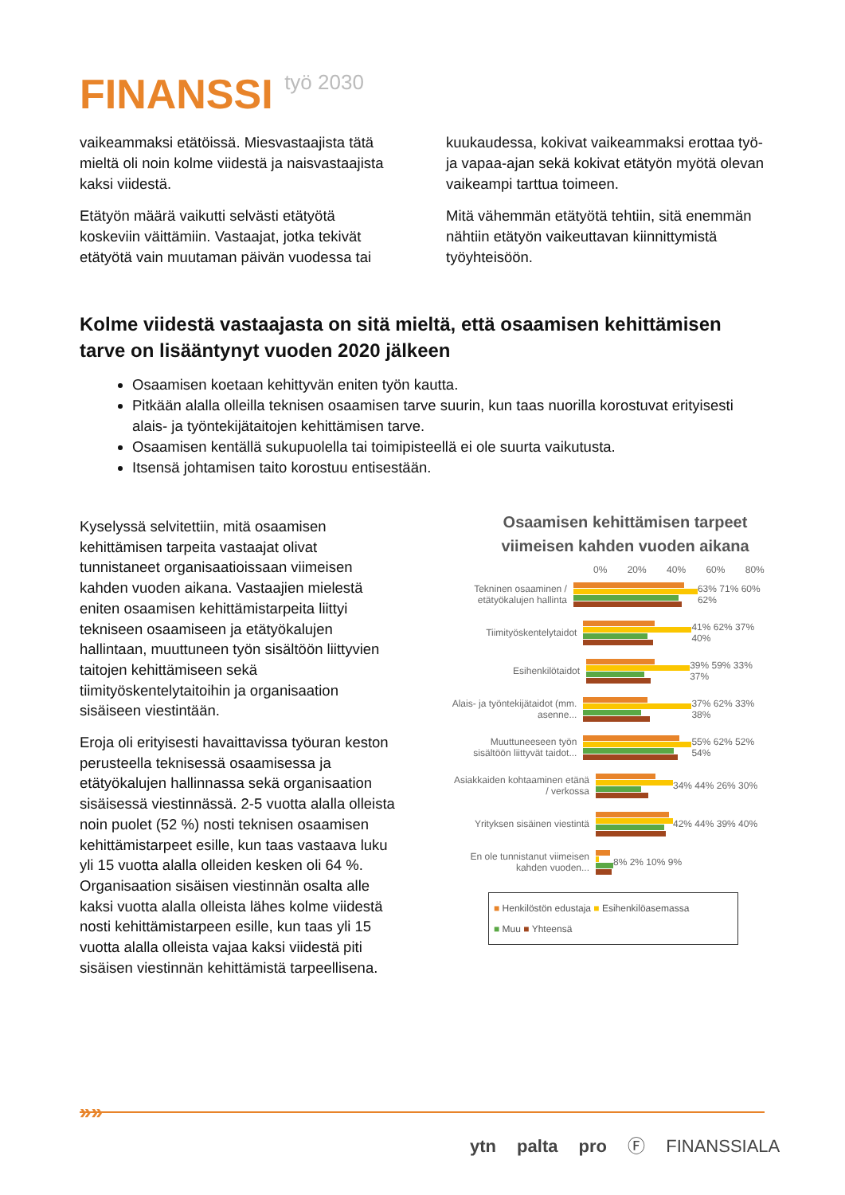FINANSSI työ 2030
vaikeammaksi etätöissä. Miesvastaajista tätä mieltä oli noin kolme viidestä ja naisvastaajista kaksi viidestä.
Etätyön määrä vaikutti selvästi etätyötä koskeviin väittämiin. Vastaajat, jotka tekivät etätyötä vain muutaman päivän vuodessa tai
kuukaudessa, kokivat vaikeammaksi erottaa työ- ja vapaa-ajan sekä kokivat etätyön myötä olevan vaikeampi tarttua toimeen.
Mitä vähemmän etätyötä tehtiin, sitä enemmän nähtiin etätyön vaikeuttavan kiinnittymistä työyhteisöön.
Kolme viidestä vastaajasta on sitä mieltä, että osaamisen kehittämisen tarve on lisääntynyt vuoden 2020 jälkeen
Osaamisen koetaan kehittyvän eniten työn kautta.
Pitkään alalla olleilla teknisen osaamisen tarve suurin, kun taas nuorilla korostuvat erityisesti alais- ja työntekijätaitojen kehittämisen tarve.
Osaamisen kentällä sukupuolella tai toimipisteellä ei ole suurta vaikutusta.
Itsensä johtamisen taito korostuu entisestään.
Kyselyssä selvitettiin, mitä osaamisen kehittämisen tarpeita vastaajat olivat tunnistaneet organisaatioissaan viimeisen kahden vuoden aikana. Vastaajien mielestä eniten osaamisen kehittämistarpeita liittyi tekniseen osaamiseen ja etätyökalujen hallintaan, muuttuneen työn sisältöön liittyvien taitojen kehittämiseen sekä tiimityöskentelytaitoihin ja organisaation sisäiseen viestintään.
Eroja oli erityisesti havaittavissa työuran keston perusteella teknisessä osaamisessa ja etätyökalujen hallinnassa sekä organisaation sisäisessä viestinnässä. 2-5 vuotta alalla olleista noin puolet (52 %) nosti teknisen osaamisen kehittämistarpeet esille, kun taas vastaava luku yli 15 vuotta alalla olleiden kesken oli 64 %. Organisaation sisäisen viestinnän osalta alle kaksi vuotta alalla olleista lähes kolme viidestä nosti kehittämistarpeen esille, kun taas yli 15 vuotta alalla olleista vajaa kaksi viidestä piti sisäisen viestinnän kehittämistä tarpeellisena.
Osaamisen kehittämisen tarpeet viimeisen kahden vuoden aikana
0% 20% 40% 60% 80%
Tekninen osaaminen / etätyökalujen hallinta
63% 71% 60% 62%
Tiimityöskentelytaidot 41% 62% 37% 40%
Esihenkilötaidot 39% 59% 33% 37%
Alais- ja työntekijätaidot (mm. asenne...
37% 62% 33% 38%
Muuttuneeseen työn sisältöön liittyvät taidot...
55% 62% 52% 54%
Asiakkaiden kohtaaminen etänä / verkossa
34% 44% 26% 30%
Yrityksen sisäinen viestintä
42% 44% 39% 40%
En ole tunnistanut viimeisen kahden vuoden...
8% 2% 10% 9%
■ Henkilöstön edustaja ■ Esihenkilöasemassa
■ Muu ■ Yhteensä
»»
ytn palta pro Ⓕ FINANSSIALA